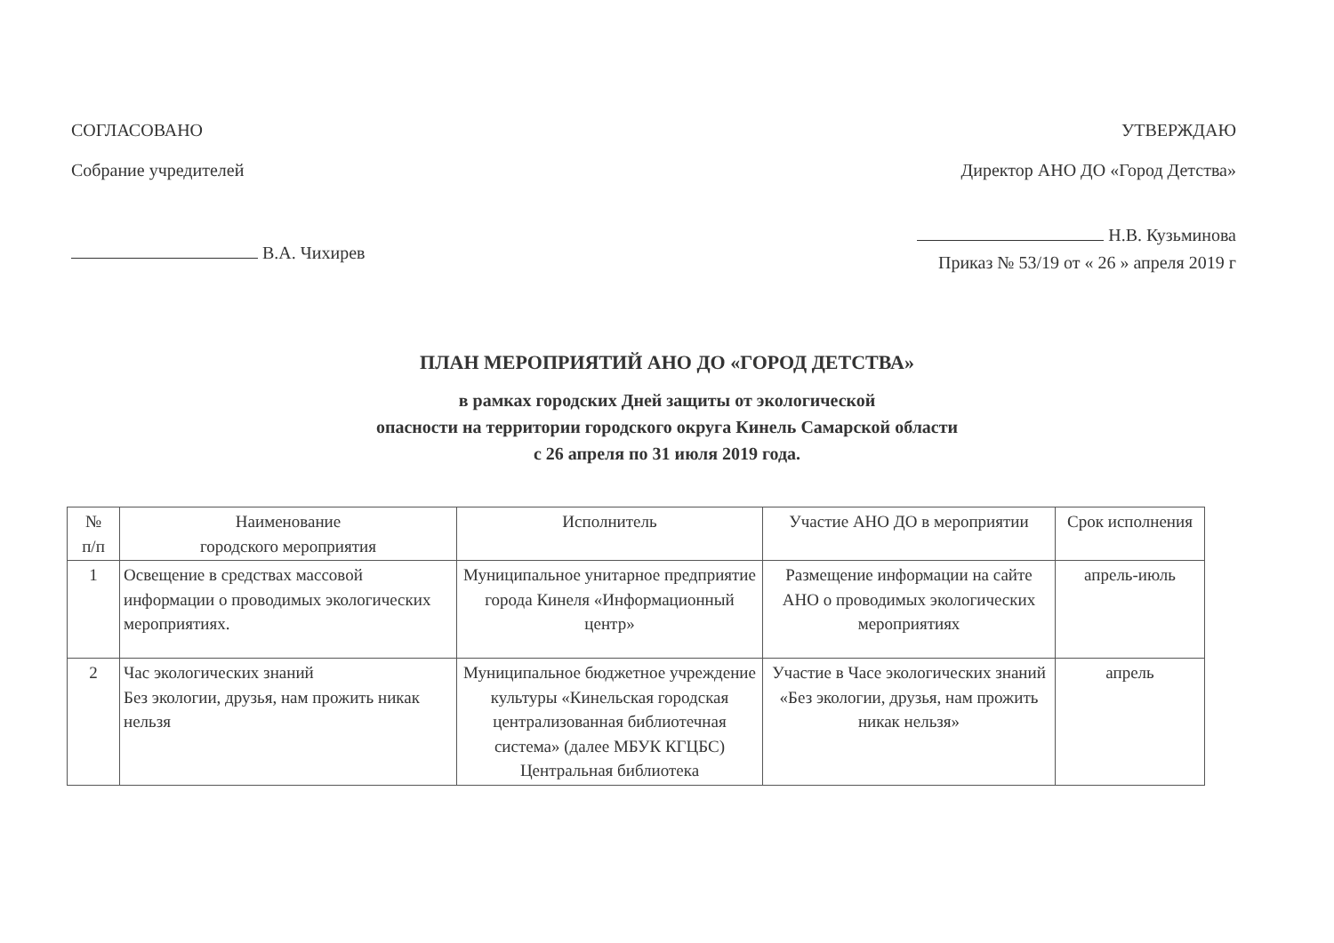СОГЛАСОВАНО
Собрание учредителей
В.А. Чихирев
УТВЕРЖДАЮ
Директор АНО ДО «Город Детства»
Н.В. Кузьминова
Приказ № 53/19 от « 26 » апреля 2019 г
ПЛАН МЕРОПРИЯТИЙ АНО ДО «ГОРОД ДЕТСТВА»
в рамках городских Дней защиты от экологической
опасности на территории городского округа Кинель Самарской области
с 26 апреля по 31 июля 2019 года.
| № п/п | Наименование городского мероприятия | Исполнитель | Участие АНО ДО в мероприятии | Срок исполнения |
| --- | --- | --- | --- | --- |
| 1 | Освещение в средствах массовой информации о проводимых экологических мероприятиях. | Муниципальное унитарное предприятие города Кинеля «Информационный центр» | Размещение информации на сайте АНО о проводимых экологических мероприятиях | апрель-июль |
| 2 | Час экологических знаний Без экологии, друзья, нам прожить никак нельзя | Муниципальное бюджетное учреждение культуры «Кинельская городская централизованная библиотечная система» (далее МБУК КГЦБС) Центральная библиотека | Участие в Часе экологических знаний «Без экологии, друзья, нам прожить никак нельзя» | апрель |